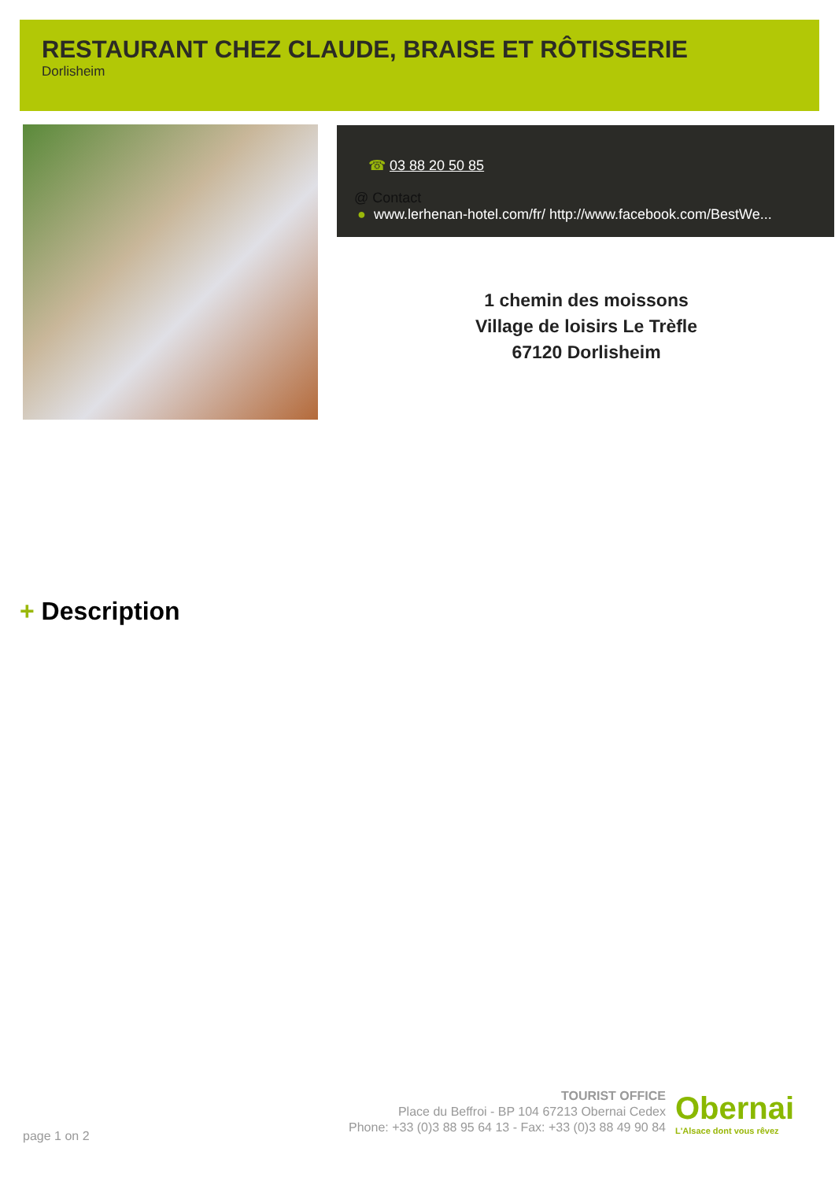RESTAURANT CHEZ CLAUDE, BRAISE ET RÔTISSERIE
Dorlisheim
☎ 03 88 20 50 85
@ Contact
● www.lerhenan-hotel.com/fr/ http://www.facebook.com/BestWe...
1 chemin des moissons
Village de loisirs Le Trèfle
67120 Dorlisheim
+ Description
TOURIST OFFICE
Place du Beffroi - BP 104 67213 Obernai Cedex
Phone: +33 (0)3 88 95 64 13 - Fax: +33 (0)3 88 49 90 84
Obernai
L'Alsace dont vous rêvez
page 1 on 2